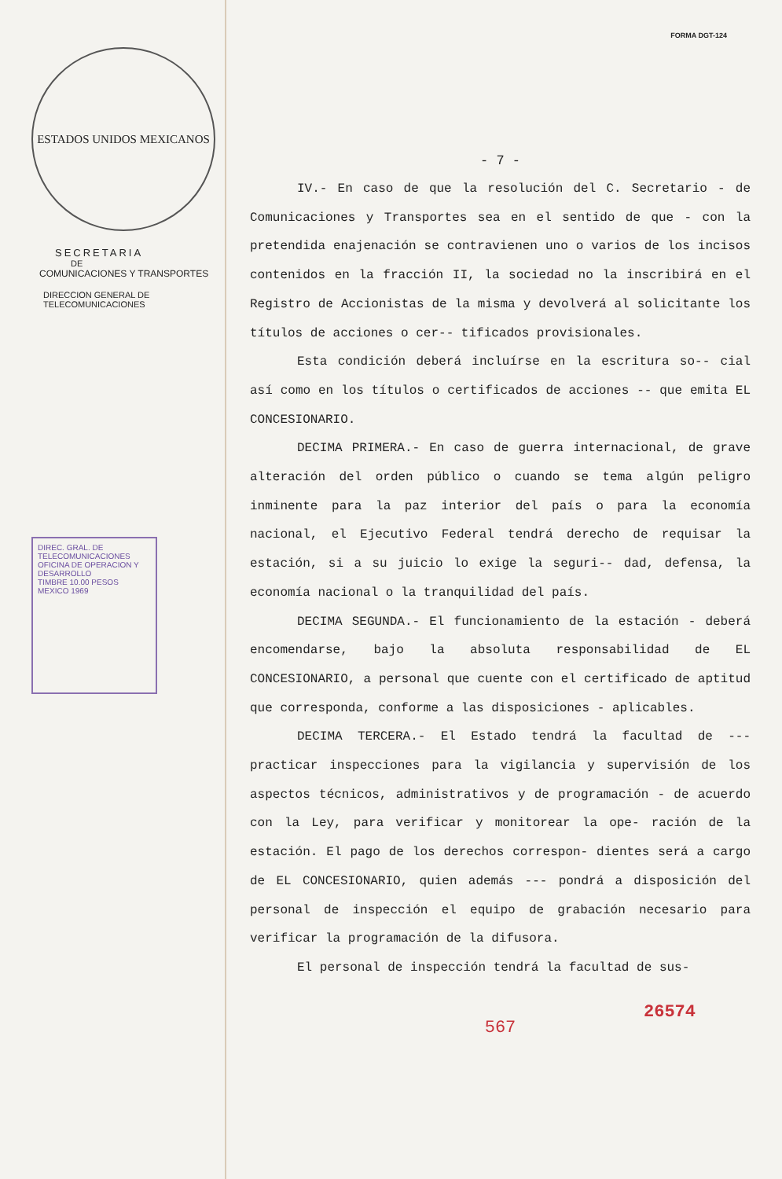ESTADOS UNIDOS MEXICANOS
SECRETARIA
DE
COMUNICACIONES Y TRANSPORTES
DIRECCION GENERAL DE
TELECOMUNICACIONES
DIREC. GRAL. DE TELECOMUNICACIONES
OFICINA DE OPERACION Y DESARROLLO
TIMBRE 10.00 PESOS MEXICO 1969
FORMA DGT-124
- 7 -
IV.- En caso de que la resolución del C. Secretario - de Comunicaciones y Transportes sea en el sentido de que - con la pretendida enajenación se contravienen uno o varios de los incisos contenidos en la fracción II, la sociedad no la inscribirá en el Registro de Accionistas de la misma y devolverá al solicitante los títulos de acciones o cer-- tificados provisionales.
Esta condición deberá incluírse en la escritura so-- cial así como en los títulos o certificados de acciones -- que emita EL CONCESIONARIO.
DECIMA PRIMERA.- En caso de guerra internacional, de grave alteración del orden público o cuando se tema algún peligro inminente para la paz interior del país o para la economía nacional, el Ejecutivo Federal tendrá derecho de requisar la estación, si a su juicio lo exige la seguri-- dad, defensa, la economía nacional o la tranquilidad del país.
DECIMA SEGUNDA.- El funcionamiento de la estación - deberá encomendarse, bajo la absoluta responsabilidad de EL CONCESIONARIO, a personal que cuente con el certificado de aptitud que corresponda, conforme a las disposiciones - aplicables.
DECIMA TERCERA.- El Estado tendrá la facultad de --- practicar inspecciones para la vigilancia y supervisión de los aspectos técnicos, administrativos y de programación - de acuerdo con la Ley, para verificar y monitorear la ope- ración de la estación. El pago de los derechos correspon- dientes será a cargo de EL CONCESIONARIO, quien además --- pondrá a disposición del personal de inspección el equipo de grabación necesario para verificar la programación de la difusora.
El personal de inspección tendrá la facultad de sus-
26574
567